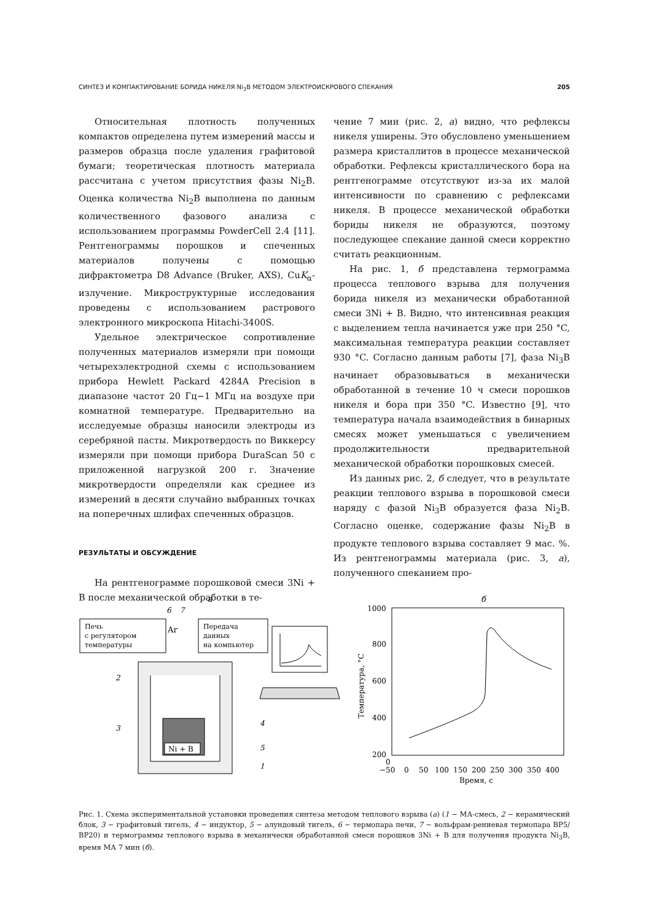СИНТЕЗ И КОМПАКТИРОВАНИЕ БОРИДА НИКЕЛЯ Ni<sub>3</sub>B МЕТОДОМ ЭЛЕКТРОИСКРОВОГО СПЕКАНИЯ 205
Относительная плотность полученных компактов определена путем измерений массы и размеров образца после удаления графитовой бумаги; теоретическая плотность материала рассчитана с учетом присутствия фазы Ni<sub>2</sub>B. Оценка количества Ni<sub>2</sub>B выполнена по данным количественного фазового анализа с использованием программы PowderCell 2.4 [11]. Рентгенограммы порошков и спеченных материалов получены с помощью дифрактометра D8 Advance (Bruker, AXS), CuK<sub>α</sub>-излучение. Микроструктурные исследования проведены с использованием растрового электронного микроскопа Hitachi-3400S.
Удельное электрическое сопротивление полученных материалов измеряли при помощи четырехэлектродной схемы с использованием прибора Hewlett Packard 4284A Precision в диапазоне частот 20 Гц−1 МГц на воздухе при комнатной температуре. Предварительно на исследуемые образцы наносили электроды из серебряной пасты. Микротвердость по Виккерсу измеряли при помощи прибора DuraScan 50 с приложенной нагрузкой 200 г. Значение микротвердости определяли как среднее из измерений в десяти случайно выбранных точках на поперечных шлифах спеченных образцов.
РЕЗУЛЬТАТЫ И ОБСУЖДЕНИЕ
На рентгенограмме порошковой смеси 3Ni + B после механической обработки в те-
чение 7 мин (рис. 2, а) видно, что рефлексы никеля уширены. Это обусловлено уменьшением размера кристаллитов в процессе механической обработки. Рефлексы кристаллического бора на рентгенограмме отсутствуют из-за их малой интенсивности по сравнению с рефлексами никеля. В процессе механической обработки бориды никеля не образуются, поэтому последующее спекание данной смеси корректно считать реакционным.
На рис. 1, б представлена термограмма процесса теплового взрыва для получения борида никеля из механически обработанной смеси 3Ni + B. Видно, что интенсивная реакция с выделением тепла начинается уже при 250 °C, максимальная температура реакции составляет 930 °C. Согласно данным работы [7], фаза Ni<sub>3</sub>B начинает образовываться в механически обработанной в течение 10 ч смеси порошков никеля и бора при 350 °C. Известно [9], что температура начала взаимодействия в бинарных смесях может уменьшаться с увеличением продолжительности предварительной механической обработки порошковых смесей.
Из данных рис. 2, б следует, что в результате реакции теплового взрыва в порошковой смеси наряду с фазой Ni<sub>3</sub>B образуется фаза Ni<sub>2</sub>B. Согласно оценке, содержание фазы Ni<sub>2</sub>B в продукте теплового взрыва составляет 9 мас. %. Из рентгенограммы материала (рис. 3, а), полученного спеканием про-
а
Печь
с регулятором
температуры
6
7
Ar
Передача
данных
на компьютер
Ni + B
2
3
4
5
1
б
1000
800
600
400
200
0
−50
0
50
100
150
200
250
300
350
400
Время, с
Температура, °С
Рис. 1. Схема экспериментальной установки проведения синтеза методом теплового взрыва (а) (1 − МА-смесь, 2 − керамический блок, 3 − графитовый тигель, 4 − индуктор, 5 − алундовый тигель, 6 − термопара печи, 7 − вольфрам-рениевая термопара ВР5/ВР20) и термограммы теплового взрыва в механически обработанной смеси порошков 3Ni + B для получения продукта Ni<sub>3</sub>B, время МА 7 мин (б).